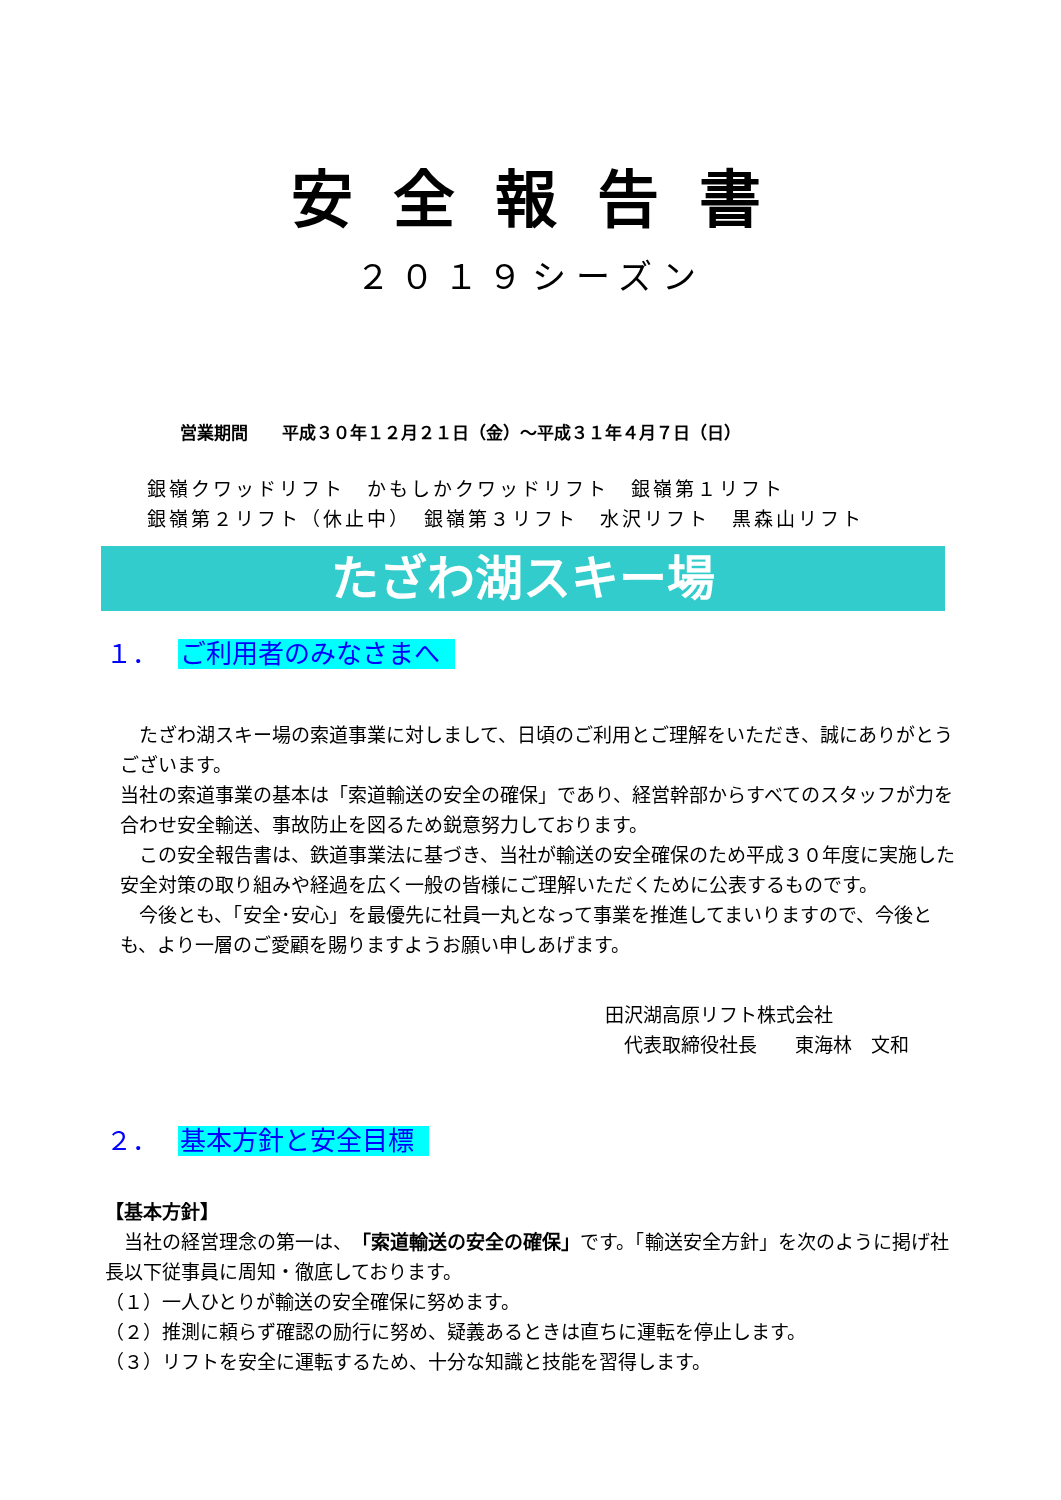安全報告書
２０１９シーズン
営業期間　　平成３０年１２月２１日（金）～平成３１年４月７日（日）
銀嶺クワッドリフト　かもしかクワッドリフト　銀嶺第１リフト
銀嶺第２リフト（休止中）　銀嶺第３リフト　水沢リフト　黒森山リフト
たざわ湖スキー場
１． ご利用者のみなさまへ
　たざわ湖スキー場の索道事業に対しまして、日頃のご利用とご理解をいただき、誠にありがとうございます。
当社の索道事業の基本は「索道輸送の安全の確保」であり、経営幹部からすべてのスタッフが力を合わせ安全輸送、事故防止を図るため鋭意努力しております。
　この安全報告書は、鉄道事業法に基づき、当社が輸送の安全確保のため平成３０年度に実施した安全対策の取り組みや経過を広く一般の皆様にご理解いただくために公表するものです。
　今後とも、「安全･安心」を最優先に社員一丸となって事業を推進してまいりますので、今後とも、より一層のご愛顧を賜りますようお願い申しあげます。
田沢湖高原リフト株式会社
　代表取締役社長　　東海林　文和
２． 基本方針と安全目標
【基本方針】
　当社の経営理念の第一は、「索道輸送の安全の確保」です。「輸送安全方針」を次のように掲げ社長以下従事員に周知・徹底しております。
（１）一人ひとりが輸送の安全確保に努めます。
（２）推測に頼らず確認の励行に努め、疑義あるときは直ちに運転を停止します。
（３）リフトを安全に運転するため、十分な知識と技能を習得します。